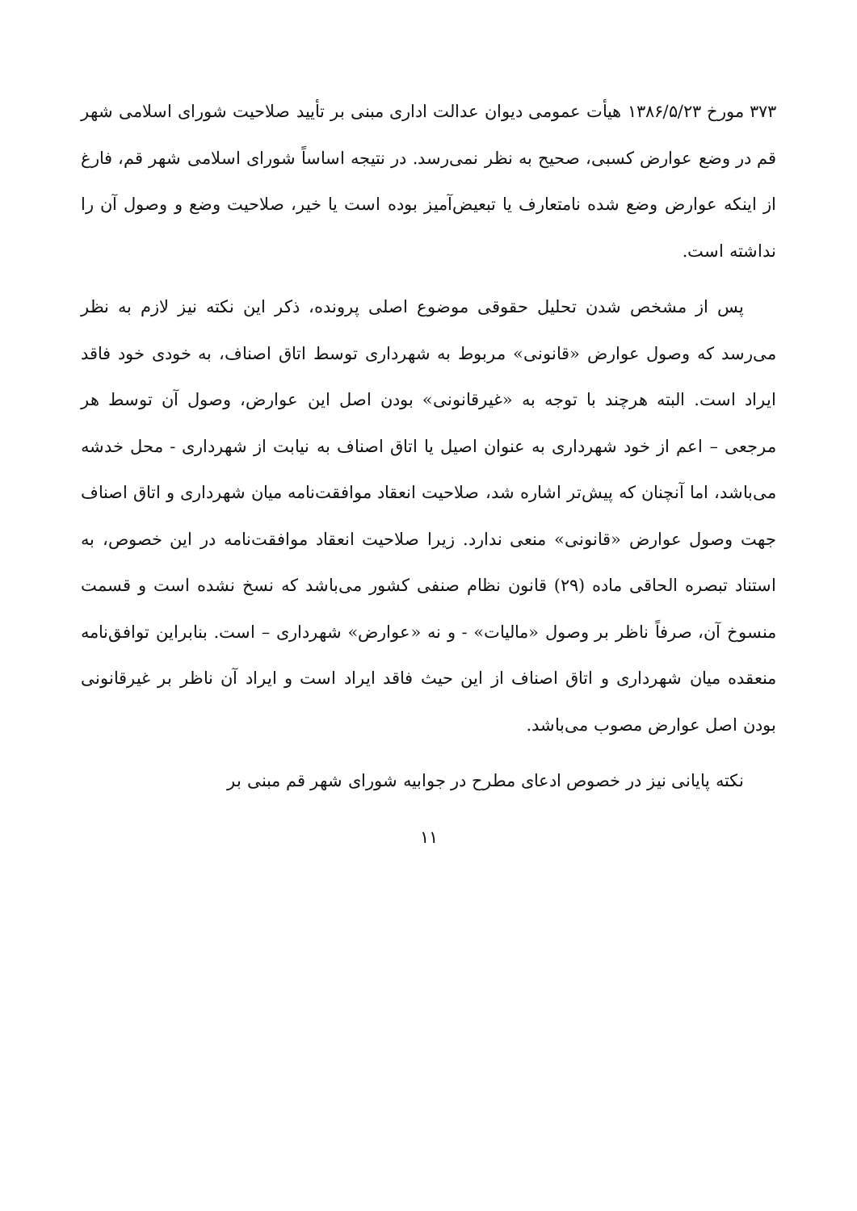۳۷۳ مورخ ۱۳۸۶/۵/۲۳ هیأت عمومی دیوان عدالت اداری مبنی بر تأیید صلاحیت شورای اسلامی شهر قم در وضع عوارض کسبی، صحیح به نظر نمی‌رسد. در نتیجه اساساً شورای اسلامی شهر قم، فارغ از اینکه عوارض وضع شده نامتعارف یا تبعیض‌آمیز بوده است یا خیر، صلاحیت وضع و وصول آن را نداشته است.
پس از مشخص شدن تحلیل حقوقی موضوع اصلی پرونده، ذکر این نکته نیز لازم به نظر می‌رسد که وصول عوارض «قانونی» مربوط به شهرداری توسط اتاق اصناف، به خودی خود فاقد ایراد است. البته هرچند با توجه به «غیرقانونی» بودن اصل این عوارض، وصول آن توسط هر مرجعی – اعم از خود شهرداری به عنوان اصیل یا اتاق اصناف به نیابت از شهرداری - محل خدشه می‌باشد، اما آنچنان که پیش‌تر اشاره شد، صلاحیت انعقاد موافقت‌نامه میان شهرداری و اتاق اصناف جهت وصول عوارض «قانونی» منعی ندارد. زیرا صلاحیت انعقاد موافقت‌نامه در این خصوص، به استناد تبصره الحاقی ماده (۲۹) قانون نظام صنفی کشور می‌باشد که نسخ نشده است و قسمت منسوخ آن، صرفاً ناظر بر وصول «مالیات» - و نه «عوارض» شهرداری – است. بنابراین توافق‌نامه منعقده میان شهرداری و اتاق اصناف از این حیث فاقد ایراد است و ایراد آن ناظر بر غیرقانونی بودن اصل عوارض مصوب می‌باشد.
نکته پایانی نیز در خصوص ادعای مطرح در جوابیه شورای شهر قم مبنی بر
۱۱